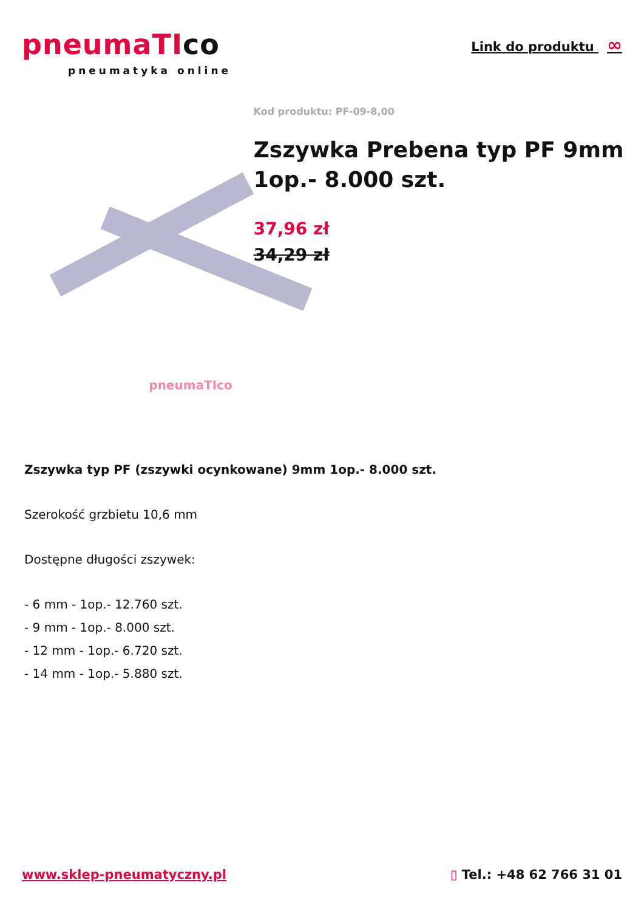pneumaTIco
pneumatyka online
Link do produktu ∞
pneumaTIco
Kod produktu: PF-09-8,00
Zszywka Prebena typ PF 9mm 1op.- 8.000 szt.
37,96 zł
34,29 zł
Zszywka typ PF (zszywki ocynkowane) 9mm 1op.- 8.000 szt.
Szerokość grzbietu 10,6 mm
Dostępne długości zszywek:
- 6 mm - 1op.- 12.760 szt.
- 9 mm - 1op.- 8.000 szt.
- 12 mm - 1op.- 6.720 szt.
- 14 mm - 1op.- 5.880 szt.
www.sklep-pneumatyczny.pl ▯ Tel.: +48 62 766 31 01